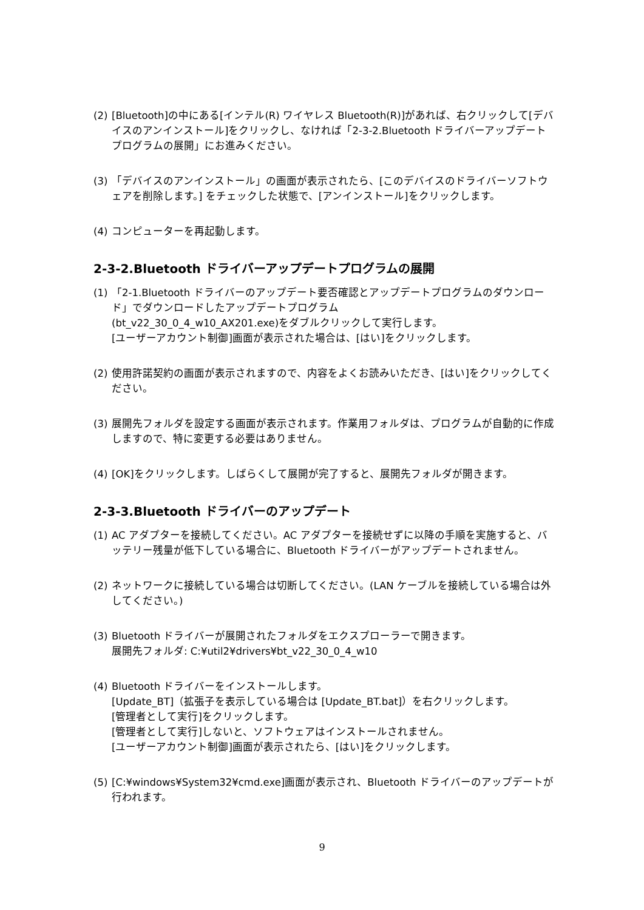(2) [Bluetooth]の中にある[インテル(R) ワイヤレス Bluetooth(R)]があれば、右クリックして[デバイスのアンインストール]をクリックし、なければ「2-3-2.Bluetooth ドライバーアップデートプログラムの展開」にお進みください。
(3) 「デバイスのアンインストール」の画面が表示されたら、[このデバイスのドライバーソフトウェアを削除します。] をチェックした状態で、[アンインストール]をクリックします。
(4) コンピューターを再起動します。
2-3-2.Bluetooth ドライバーアップデートプログラムの展開
(1) 「2-1.Bluetooth ドライバーのアップデート要否確認とアップデートプログラムのダウンロード」でダウンロードしたアップデートプログラム
(bt_v22_30_0_4_w10_AX201.exe)をダブルクリックして実行します。
[ユーザーアカウント制御]画面が表示された場合は、[はい]をクリックします。
(2) 使用許諾契約の画面が表示されますので、内容をよくお読みいただき、[はい]をクリックしてください。
(3) 展開先フォルダを設定する画面が表示されます。作業用フォルダは、プログラムが自動的に作成しますので、特に変更する必要はありません。
(4) [OK]をクリックします。しばらくして展開が完了すると、展開先フォルダが開きます。
2-3-3.Bluetooth ドライバーのアップデート
(1) AC アダプターを接続してください。AC アダプターを接続せずに以降の手順を実施すると、バッテリー残量が低下している場合に、Bluetooth ドライバーがアップデートされません。
(2) ネットワークに接続している場合は切断してください。(LAN ケーブルを接続している場合は外してください。)
(3) Bluetooth ドライバーが展開されたフォルダをエクスプローラーで開きます。
展開先フォルダ: C:¥util2¥drivers¥bt_v22_30_0_4_w10
(4) Bluetooth ドライバーをインストールします。
[Update_BT]（拡張子を表示している場合は [Update_BT.bat]）を右クリックします。
[管理者として実行]をクリックします。
[管理者として実行]しないと、ソフトウェアはインストールされません。
[ユーザーアカウント制御]画面が表示されたら、[はい]をクリックします。
(5) [C:¥windows¥System32¥cmd.exe]画面が表示され、Bluetooth ドライバーのアップデートが行われます。
9